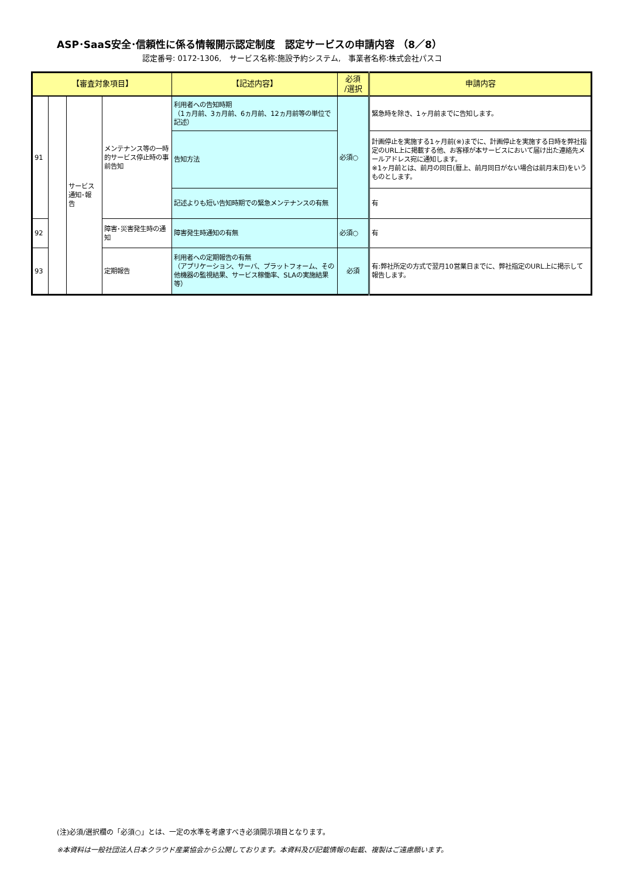ASP･SaaS安全･信頼性に係る情報開示認定制度　認定サービスの申請内容 （8／8）
認定番号: 0172-1306,　サービス名称:施設予約システム,　事業者名称:株式会社パスコ
| 【審査対象項目】 | | | | 【記述内容】 | 必須 /選択 | 申請内容 |
| --- | --- | --- | --- | --- | --- | --- |
| 91 | | サービス 通知･報 告 | メンテナンス等の一時的サービス停止時の事前告知 | 利用者への告知時期 （1ヵ月前、3ヵ月前、6ヵ月前、12ヵ月前等の単位で記述） | 必須○ | 緊急時を除き、1ヶ月前までに告知します。 |
| | | | | 告知方法 | | 計画停止を実施する1ヶ月前(※)までに、計画停止を実施する日時を弊社指定のURL上に掲載する他、お客様が本サービスにおいて届け出た連絡先メールアドレス宛に通知します。 ※1ヶ月前とは、前月の同日(暦上、前月同日がない場合は前月末日)をいうものとします。 |
| | | | | 記述よりも短い告知時期での緊急メンテナンスの有無 | | 有 |
| 92 | | | 障害･災害発生時の通知 | 障害発生時通知の有無 | 必須○ | 有 |
| 93 | | | 定期報告 | 利用者への定期報告の有無 （アプリケーション、サーバ、プラットフォーム、その他機器の監視結果、サービス稼働率、SLAの実施結果等） | 必須 | 有:弊社所定の方式で翌月10営業日までに、弊社指定のURL上に掲示して報告します。 |
(注)必須/選択欄の「必須○」とは、一定の水準を考慮すべき必須開示項目となります。
※本資料は一般社団法人日本クラウド産業協会から公開しております。本資料及び記載情報の転載、複製はご遠慮願います。